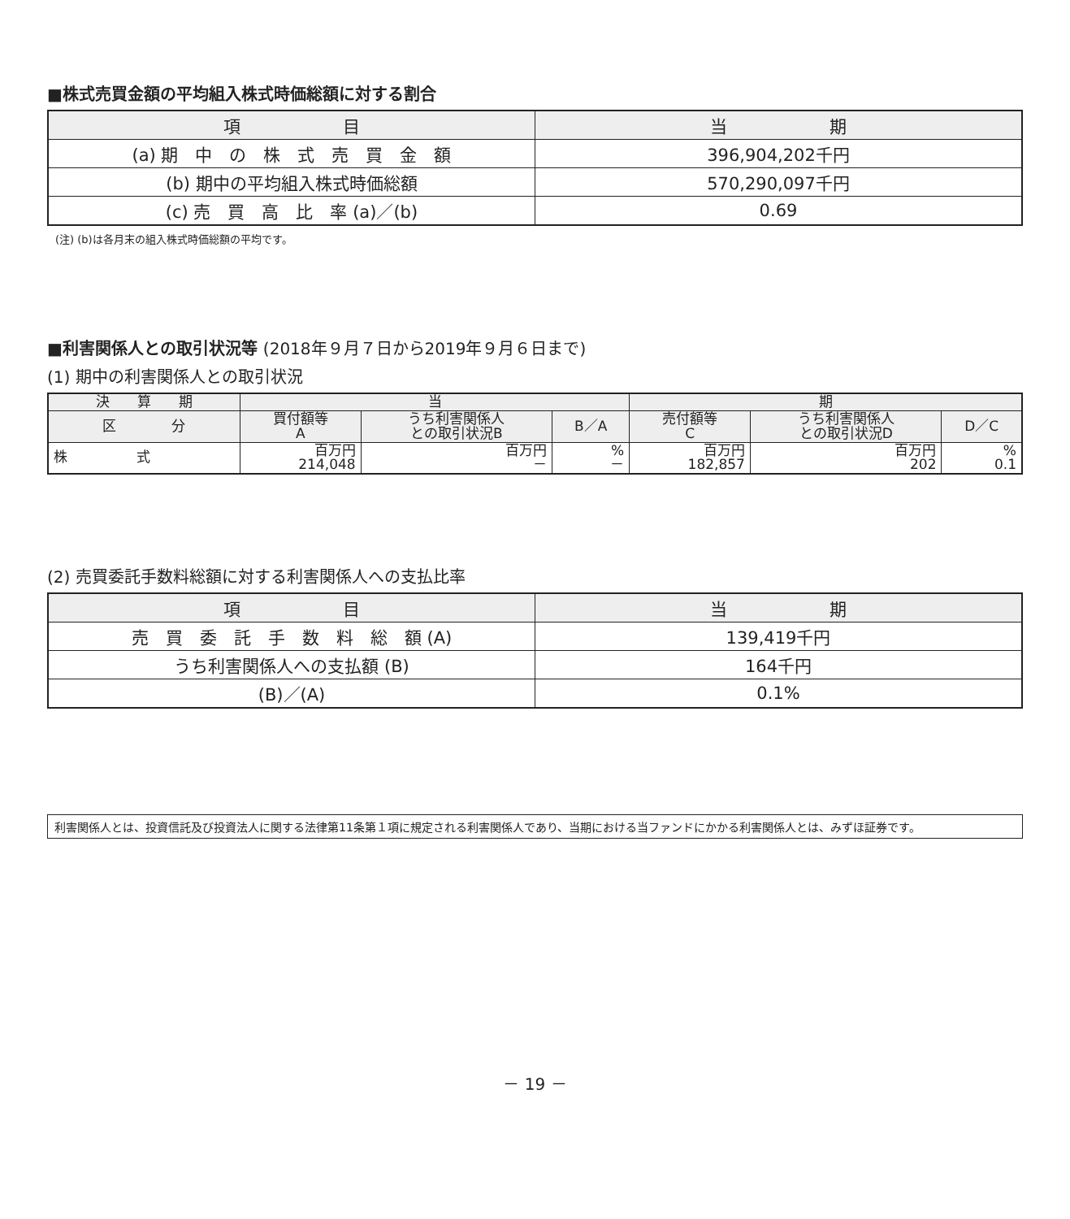■株式売買金額の平均組入株式時価総額に対する割合
| 項 目 | 当 期 |
| --- | --- |
| (a) 期 中 の 株 式 売 買 金 額 | 396,904,202千円 |
| (b) 期中の平均組入株式時価総額 | 570,290,097千円 |
| (c) 売 買 高 比 率 (a)／(b) | 0.69 |
(注) (b)は各月末の組入株式時価総額の平均です。
■利害関係人との取引状況等 (2018年９月７日から2019年９月６日まで)
(1) 期中の利害関係人との取引状況
| 決 算 期 | 当 | | | 期 | | |
| --- | --- | --- | --- | --- | --- | --- |
| 区 分 | 買付額等 A | うち利害関係人 との取引状況B | B／A | 売付額等 C | うち利害関係人 との取引状況D | D／C |
| 株 式 | 百万円 214,048 | 百万円 － | % － | 百万円 182,857 | 百万円 202 | % 0.1 |
(2) 売買委託手数料総額に対する利害関係人への支払比率
| 項 目 | 当 期 |
| --- | --- |
| 売 買 委 託 手 数 料 総 額 (A) | 139,419千円 |
| うち利害関係人への支払額 (B) | 164千円 |
| (B)／(A) | 0.1% |
利害関係人とは、投資信託及び投資法人に関する法律第11条第１項に規定される利害関係人であり、当期における当ファンドにかかる利害関係人とは、みずほ証券です。
－ 19 －